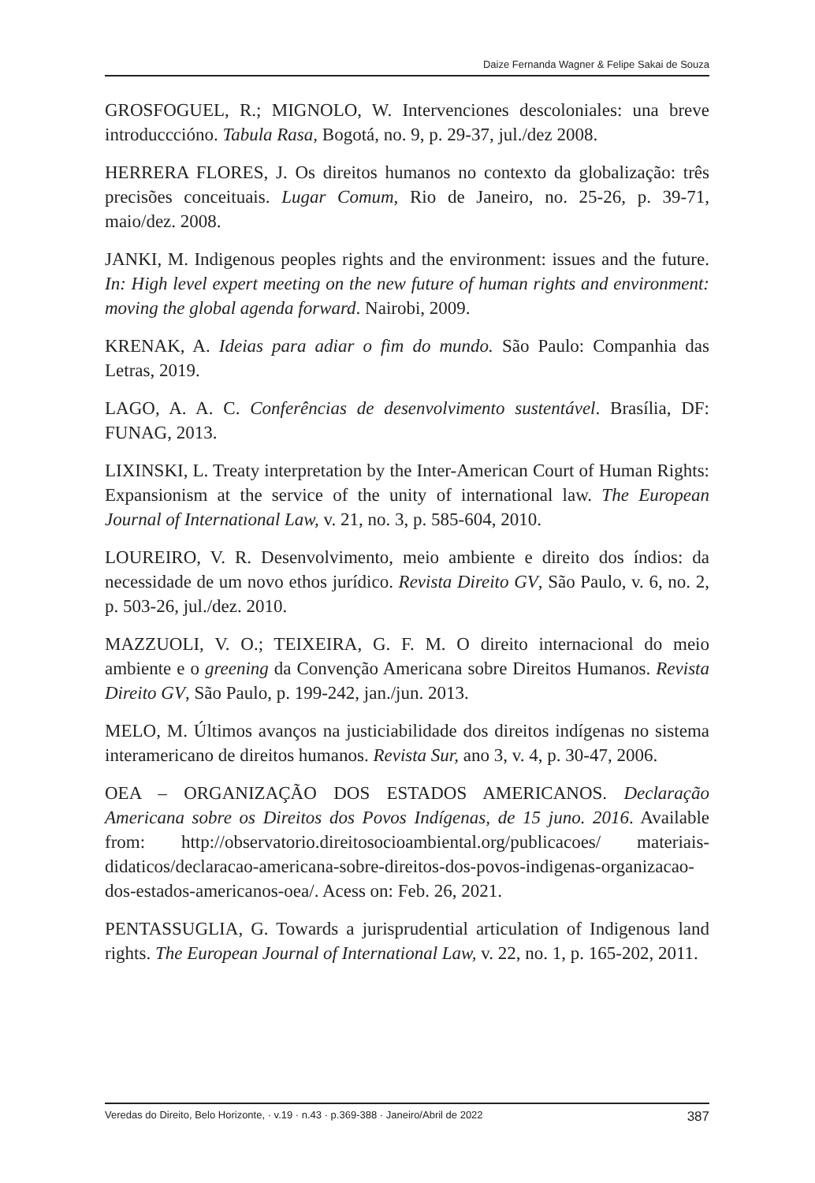Daize Fernanda Wagner & Felipe Sakai de Souza
GROSFOGUEL, R.; MIGNOLO, W. Intervenciones descoloniales: una breve introducccióno. Tabula Rasa, Bogotá, no. 9, p. 29-37, jul./dez 2008.
HERRERA FLORES, J. Os direitos humanos no contexto da globalização: três precisões conceituais. Lugar Comum, Rio de Janeiro, no. 25-26, p. 39-71, maio/dez. 2008.
JANKI, M. Indigenous peoples rights and the environment: issues and the future. In: High level expert meeting on the new future of human rights and environment: moving the global agenda forward. Nairobi, 2009.
KRENAK, A. Ideias para adiar o fim do mundo. São Paulo: Companhia das Letras, 2019.
LAGO, A. A. C. Conferências de desenvolvimento sustentável. Brasília, DF: FUNAG, 2013.
LIXINSKI, L. Treaty interpretation by the Inter-American Court of Human Rights: Expansionism at the service of the unity of international law. The European Journal of International Law, v. 21, no. 3, p. 585-604, 2010.
LOUREIRO, V. R. Desenvolvimento, meio ambiente e direito dos índios: da necessidade de um novo ethos jurídico. Revista Direito GV, São Paulo, v. 6, no. 2, p. 503-26, jul./dez. 2010.
MAZZUOLI, V. O.; TEIXEIRA, G. F. M. O direito internacional do meio ambiente e o greening da Convenção Americana sobre Direitos Humanos. Revista Direito GV, São Paulo, p. 199-242, jan./jun. 2013.
MELO, M. Últimos avanços na justiciabilidade dos direitos indígenas no sistema interamericano de direitos humanos. Revista Sur, ano 3, v. 4, p. 30-47, 2006.
OEA – ORGANIZAÇÃO DOS ESTADOS AMERICANOS. Declaração Americana sobre os Direitos dos Povos Indígenas, de 15 juno. 2016. Available from: http://observatorio.direitosocioambiental.org/publicacoes/ materiais-didaticos/declaracao-americana-sobre-direitos-dos-povos-indigenas-organizacao-dos-estados-americanos-oea/. Acess on: Feb. 26, 2021.
PENTASSUGLIA, G. Towards a jurisprudential articulation of Indigenous land rights. The European Journal of International Law, v. 22, no. 1, p. 165-202, 2011.
Veredas do Direito, Belo Horizonte, · v.19 · n.43 · p.369-388 · Janeiro/Abril de 2022 387